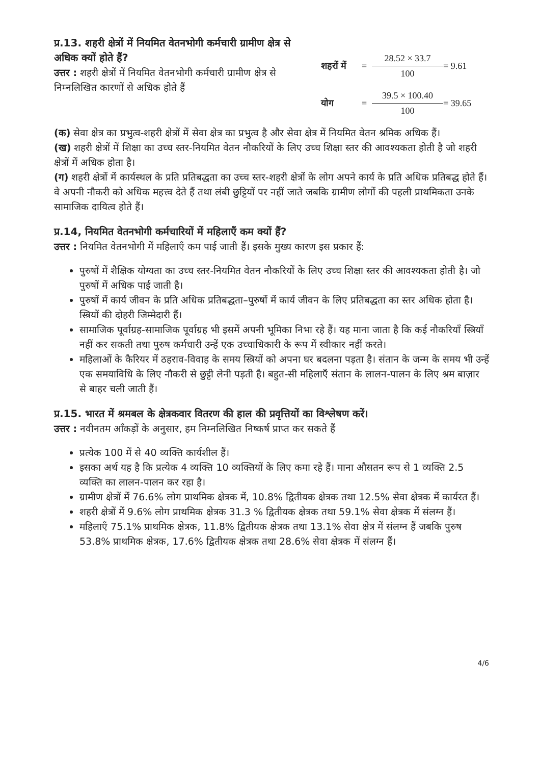प्र.13. शहरी क्षेत्रों में नियमित वेतनभोगी कर्मचारी ग्रामीण क्षेत्र से अधिक क्यों होते हैं?
उत्तर : शहरी क्षेत्रों में नियमित वेतनभोगी कर्मचारी ग्रामीण क्षेत्र से निम्नलिखित कारणों से अधिक होते हैं
शहरों में =
28.52 × 33.7
100
= 9.61
योग =
39.5 × 100.40
100
= 39.65
(क) सेवा क्षेत्र का प्रभुत्व-शहरी क्षेत्रों में सेवा क्षेत्र का प्रभुत्व है और सेवा क्षेत्र में नियमित वेतन श्रमिक अधिक हैं।
(ख) शहरी क्षेत्रों में शिक्षा का उच्च स्तर-नियमित वेतन नौकरियों के लिए उच्च शिक्षा स्तर की आवश्यकता होती है जो शहरी क्षेत्रों में अधिक होता है।
(ग) शहरी क्षेत्रों में कार्यस्थल के प्रति प्रतिबद्धता का उच्च स्तर-शहरी क्षेत्रों के लोग अपने कार्य के प्रति अधिक प्रतिबद्ध होते हैं। वे अपनी नौकरी को अधिक महत्त्व देते हैं तथा लंबी छुट्टियों पर नहीं जाते जबकि ग्रामीण लोगों की पहली प्राथमिकता उनके सामाजिक दायित्व होते हैं।
प्र.14, नियमित वेतनभोगी कर्मचारियों में महिलाएँ कम क्यों हैं?
उत्तर : नियमित वेतनभोगी में महिलाएँ कम पाई जाती हैं। इसके मुख्य कारण इस प्रकार हैं:
पुरुषों में शैक्षिक योग्यता का उच्च स्तर-नियमित वेतन नौकरियों के लिए उच्च शिक्षा स्तर की आवश्यकता होती है। जो पुरुषों में अधिक पाई जाती है।
पुरुषों में कार्य जीवन के प्रति अधिक प्रतिबद्धता–पुरुषों में कार्य जीवन के लिए प्रतिबद्धता का स्तर अधिक होता है। स्त्रियों की दोहरी जिम्मेदारी हैं।
सामाजिक पूर्वाग्रह-सामाजिक पूर्वाग्रह भी इसमें अपनी भूमिका निभा रहे हैं। यह माना जाता है कि कई नौकरियाँ स्त्रियाँ नहीं कर सकती तथा पुरुष कर्मचारी उन्हें एक उच्चाधिकारी के रूप में स्वीकार नहीं करते।
महिलाओं के कैरियर में ठहराव-विवाह के समय स्त्रियों को अपना घर बदलना पड़ता है। संतान के जन्म के समय भी उन्हें एक समयाविधि के लिए नौकरी से छुट्टी लेनी पड़ती है। बहुत-सी महिलाएँ संतान के लालन-पालन के लिए श्रम बाज़ार से बाहर चली जाती हैं।
प्र.15. भारत में श्रमबल के क्षेत्रकवार वितरण की हाल की प्रवृत्तियों का विश्लेषण करें।
उत्तर : नवीनतम आँकड़ों के अनुसार, हम निम्नलिखित निष्कर्ष प्राप्त कर सकते हैं
प्रत्येक 100 में से 40 व्यक्ति कार्यशील हैं।
इसका अर्थ यह है कि प्रत्येक 4 व्यक्ति 10 व्यक्तियों के लिए कमा रहे हैं। माना औसतन रूप से 1 व्यक्ति 2.5 व्यक्ति का लालन-पालन कर रहा है।
ग्रामीण क्षेत्रों में 76.6% लोग प्राथमिक क्षेत्रक में, 10.8% द्वितीयक क्षेत्रक तथा 12.5% सेवा क्षेत्रक में कार्यरत हैं।
शहरी क्षेत्रों में 9.6% लोग प्राथमिक क्षेत्रक 31.3 % द्वितीयक क्षेत्रक तथा 59.1% सेवा क्षेत्रक में संलग्न हैं।
महिलाएँ 75.1% प्राथमिक क्षेत्रक, 11.8% द्वितीयक क्षेत्रक तथा 13.1% सेवा क्षेत्र में संलग्न हैं जबकि पुरुष 53.8% प्राथमिक क्षेत्रक, 17.6% द्वितीयक क्षेत्रक तथा 28.6% सेवा क्षेत्रक में संलग्न हैं।
4/6